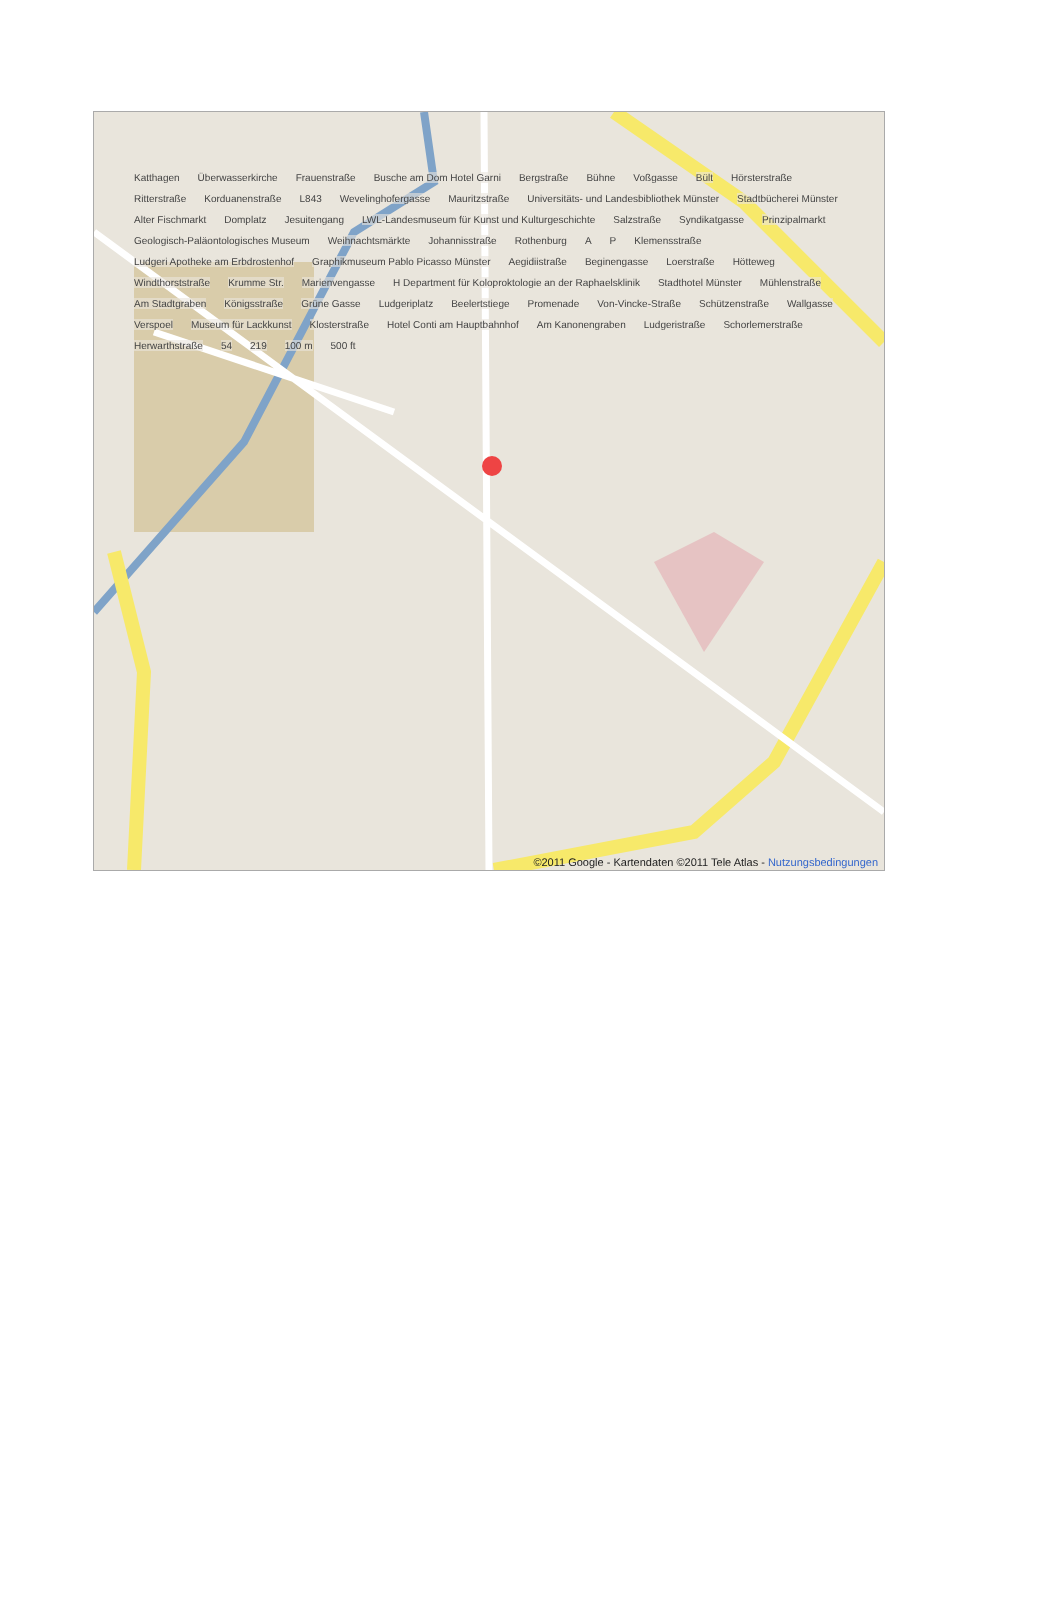Katthagen Überwasserkirche Frauenstraße Busche am Dom Hotel Garni Bergstraße Bühne Voßgasse Bült Hörsterstraße Ritterstraße Korduanenstraße L843 Wevelinghofergasse Mauritzstraße Universitäts- und Landesbibliothek Münster Stadtbücherei Münster Alter Fischmarkt Domplatz Jesuitengang LWL-Landesmuseum für Kunst und Kulturgeschichte Salzstraße Syndikatgasse Prinzipalmarkt Geologisch-Paläontologisches Museum Weihnachtsmärkte Johannisstraße Rothenburg A P Klemensstraße Ludgeri Apotheke am Erbdrostenhof Graphikmuseum Pablo Picasso Münster Aegidiistraße Beginengasse Loerstraße Hötteweg Windthorststraße Krumme Str. Marienvengasse H Department für Koloproktologie an der Raphaelsklinik Stadthotel Münster Mühlenstraße Am Stadtgraben Königsstraße Grüne Gasse Ludgeriplatz Beelertstiege Promenade Von-Vincke-Straße Schützenstraße Wallgasse Verspoel Museum für Lackkunst Klosterstraße Hotel Conti am Hauptbahnhof Am Kanonengraben Ludgeristraße Schorlemerstraße Herwarthstraße 54 219 100 m 500 ft
©2011 Google - Kartendaten ©2011 Tele Atlas - Nutzungsbedingungen